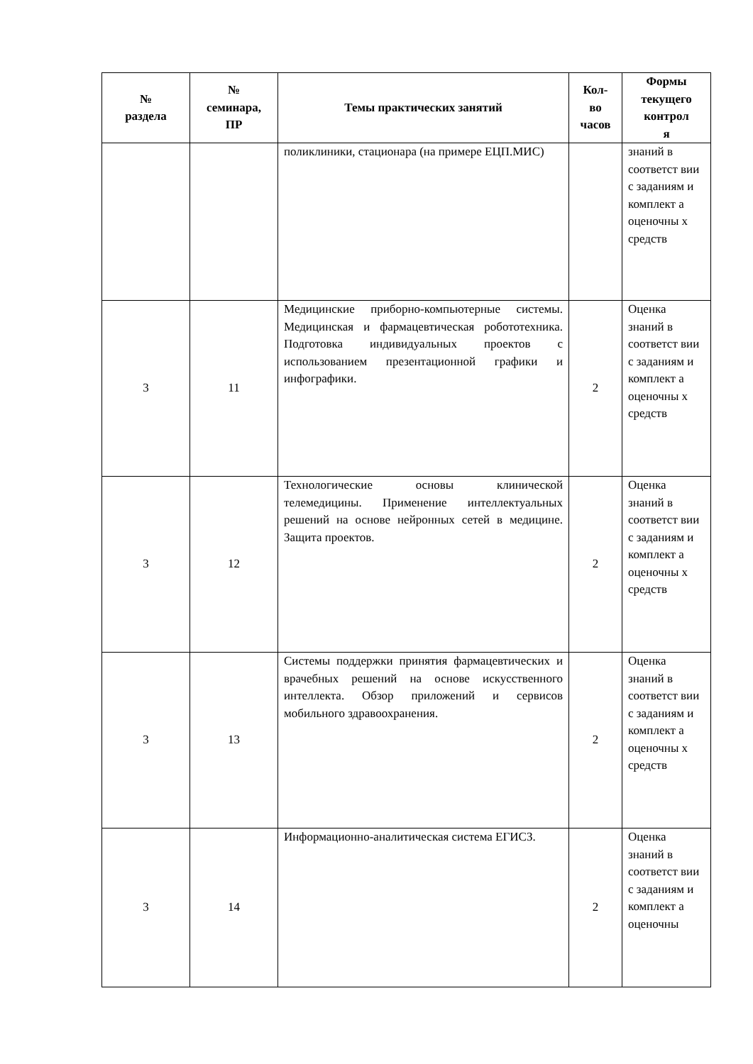| № раздела | № семинара, ПР | Темы практических занятий | Кол- во часов | Формы текущего контрол я |
| --- | --- | --- | --- | --- |
| | | поликлиники, стационара (на примере ЕЦП.МИС) | | знаний в соответст вии с заданиям и комплект а оценочны х средств |
| 3 | 11 | Медицинские приборно-компьютерные системы. Медицинская и фармацевтическая робототехника. Подготовка индивидуальных проектов с использованием презентационной графики и инфографики. | 2 | Оценка знаний в соответст вии с заданиям и комплект а оценочны х средств |
| 3 | 12 | Технологические основы клинической телемедицины. Применение интеллектуальных решений на основе нейронных сетей в медицине. Защита проектов. | 2 | Оценка знаний в соответст вии с заданиям и комплект а оценочны х средств |
| 3 | 13 | Системы поддержки принятия фармацевтических и врачебных решений на основе искусственного интеллекта. Обзор приложений и сервисов мобильного здравоохранения. | 2 | Оценка знаний в соответст вии с заданиям и комплект а оценочны х средств |
| 3 | 14 | Информационно-аналитическая система ЕГИСЗ. | 2 | Оценка знаний в соответст вии с заданиям и комплект а оценочны |